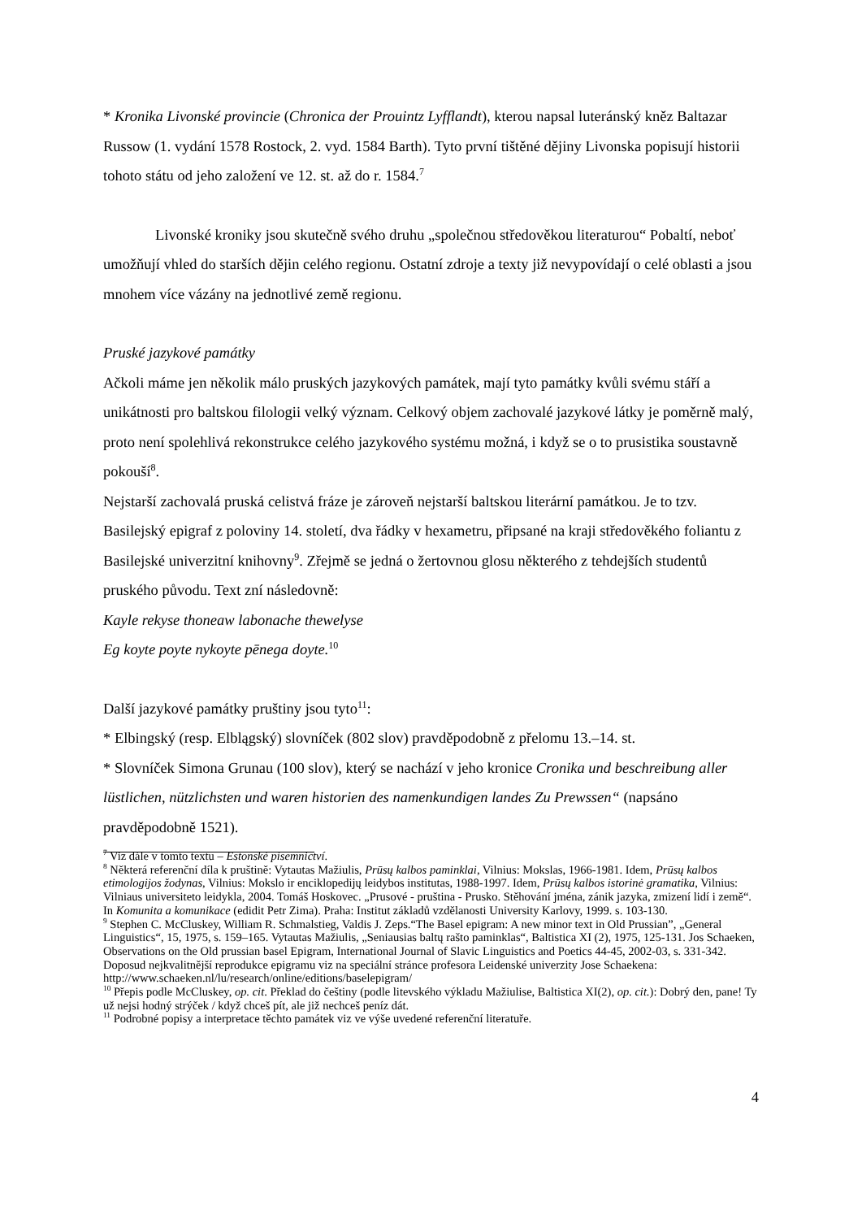* Kronika Livonské provincie (Chronica der Prouintz Lyfflandt), kterou napsal luteránský kněz Baltazar Russow (1. vydání 1578 Rostock, 2. vyd. 1584 Barth). Tyto první tištěné dějiny Livonska popisují historii tohoto státu od jeho založení ve 12. st. až do r. 1584.<sup>7</sup>
Livonské kroniky jsou skutečně svého druhu „společnou středověkou literaturou“ Pobaltí, neboť umožňují vhled do starších dějin celého regionu. Ostatní zdroje a texty již nevypovídají o celé oblasti a jsou mnohem více vázány na jednotlivé země regionu.
Pruské jazykové památky
Ačkoli máme jen několik málo pruských jazykových památek, mají tyto památky kvůli svému stáří a unikátnosti pro baltskou filologii velký význam. Celkový objem zachovalé jazykové látky je poměrně malý, proto není spolehlivá rekonstrukce celého jazykového systému možná, i když se o to prusistika soustavně pokouší<sup>8</sup>.
Nejstarší zachovalá pruská celistvá fráze je zároveň nejstarší baltskou literární památkou. Je to tzv. Basilejský epigraf z poloviny 14. století, dva řádky v hexametru, připsané na kraji středověkého foliantu z Basilejské univerzitní knihovny<sup>9</sup>. Zřejmě se jedná o žertovnou glosu některého z tehdejších studentů pruského původu. Text zní následovně:
Kayle rekyse thoneaw labonache thewelyse
Eg koyte poyte nykoyte pēnega doyte.<sup>10</sup>
Další jazykové památky pruštiny jsou tyto<sup>11</sup>:
* Elbingský (resp. Elblągský) slovníček (802 slov) pravděpodobně z přelomu 13.–14. st.
* Slovníček Simona Grunau (100 slov), který se nachází v jeho kronice Cronika und beschreibung aller lüstlichen, nützlichsten und waren historien des namenkundigen landes Zu Prewssen“ (napsáno pravděpodobně 1521).
<sup>7</sup> Viz dále v tomto textu – Estonské písemnictví.
<sup>8</sup> Některá referenční díla k pruštině: Vytautas Mažiulis, Prūsų kalbos paminklai, Vilnius: Mokslas, 1966-1981. Idem, Prūsų kalbos etimologijos žodynas, Vilnius: Mokslo ir enciklopedijų leidybos institutas, 1988-1997. Idem, Prūsų kalbos istorinė gramatika, Vilnius: Vilniaus universiteto leidykla, 2004. Tomáš Hoskovec. „Prusové - pruština - Prusko. Stěhování jména, zánik jazyka, zmizení lidí i země“. In Komunita a komunikace (edidit Petr Zima). Praha: Institut základů vzdělanosti University Karlovy, 1999. s. 103-130.
<sup>9</sup> Stephen C. McCluskey, William R. Schmalstieg, Valdis J. Zeps.“The Basel epigram: A new minor text in Old Prussian”, „General Linguistics“, 15, 1975, s. 159–165. Vytautas Mažiulis, „Seniausias baltų rašto paminklas“, Baltistica XI (2), 1975, 125-131. Jos Schaeken, Observations on the Old prussian basel Epigram, International Journal of Slavic Linguistics and Poetics 44-45, 2002-03, s. 331-342. Doposud nejkvalitnější reprodukce epigramu viz na speciální stránce profesora Leidenské univerzity Jose Schaekena: http://www.schaeken.nl/lu/research/online/editions/baselepigram/
<sup>10</sup> Přepis podle McCluskey, op. cit. Překlad do češtiny (podle litevského výkladu Mažiulise, Baltistica XI(2), op. cit.): Dobrý den, pane! Ty už nejsi hodný strýček / když chceš pít, ale již nechceš peníz dát.
<sup>11</sup> Podrobné popisy a interpretace těchto památek viz ve výše uvedené referenční literatuře.
4